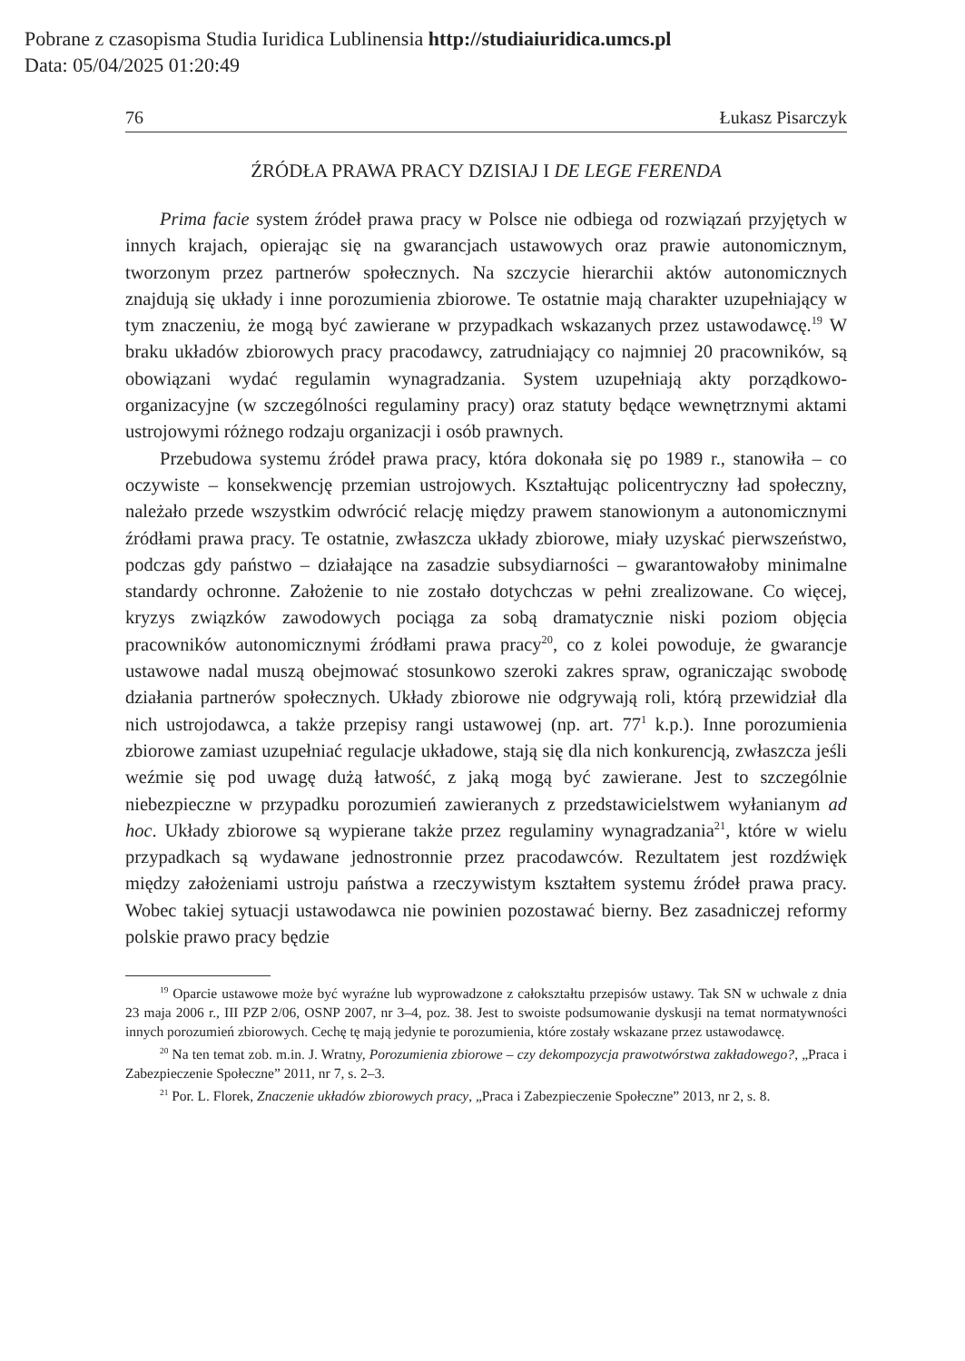Pobrane z czasopisma Studia Iuridica Lublinensia http://studiaiuridica.umcs.pl
Data: 05/04/2025 01:20:49
76 Łukasz Pisarczyk
ŹRÓDŁA PRAWA PRACY DZISIAJ I DE LEGE FERENDA
Prima facie system źródeł prawa pracy w Polsce nie odbiega od rozwiązań przyjętych w innych krajach, opierając się na gwarancjach ustawowych oraz prawie autonomicznym, tworzonym przez partnerów społecznych. Na szczycie hierarchii aktów autonomicznych znajdują się układy i inne porozumienia zbiorowe. Te ostatnie mają charakter uzupełniający w tym znaczeniu, że mogą być zawierane w przypadkach wskazanych przez ustawodawcę.<sup>19</sup> W braku układów zbiorowych pracy pracodawcy, zatrudniający co najmniej 20 pracowników, są obowiązani wydać regulamin wynagradzania. System uzupełniają akty porządkowo-organizacyjne (w szczególności regulaminy pracy) oraz statuty będące wewnętrznymi aktami ustrojowymi różnego rodzaju organizacji i osób prawnych.
Przebudowa systemu źródeł prawa pracy, która dokonała się po 1989 r., stanowiła – co oczywiste – konsekwencję przemian ustrojowych. Kształtując policentryczny ład społeczny, należało przede wszystkim odwrócić relację między prawem stanowionym a autonomicznymi źródłami prawa pracy. Te ostatnie, zwłaszcza układy zbiorowe, miały uzyskać pierwszeństwo, podczas gdy państwo – działające na zasadzie subsydiarności – gwarantowałoby minimalne standardy ochronne. Założenie to nie zostało dotychczas w pełni zrealizowane. Co więcej, kryzys związków zawodowych pociąga za sobą dramatycznie niski poziom objęcia pracowników autonomicznymi źródłami prawa pracy<sup>20</sup>, co z kolei powoduje, że gwarancje ustawowe nadal muszą obejmować stosunkowo szeroki zakres spraw, ograniczając swobodę działania partnerów społecznych. Układy zbiorowe nie odgrywają roli, którą przewidział dla nich ustrojodawca, a także przepisy rangi ustawowej (np. art. 77<sup>1</sup> k.p.). Inne porozumienia zbiorowe zamiast uzupełniać regulacje układowe, stają się dla nich konkurencją, zwłaszcza jeśli weźmie się pod uwagę dużą łatwość, z jaką mogą być zawierane. Jest to szczególnie niebezpieczne w przypadku porozumień zawieranych z przedstawicielstwem wyłanianym ad hoc. Układy zbiorowe są wypierane także przez regulaminy wynagradzania<sup>21</sup>, które w wielu przypadkach są wydawane jednostronnie przez pracodawców. Rezultatem jest rozdźwięk między założeniami ustroju państwa a rzeczywistym kształtem systemu źródeł prawa pracy. Wobec takiej sytuacji ustawodawca nie powinien pozostawać bierny. Bez zasadniczej reformy polskie prawo pracy będzie
<sup>19</sup> Oparcie ustawowe może być wyraźne lub wyprowadzone z całokształtu przepisów ustawy. Tak SN w uchwale z dnia 23 maja 2006 r., III PZP 2/06, OSNP 2007, nr 3–4, poz. 38. Jest to swoiste podsumowanie dyskusji na temat normatywności innych porozumień zbiorowych. Cechę tę mają jedynie te porozumienia, które zostały wskazane przez ustawodawcę.
<sup>20</sup> Na ten temat zob. m.in. J. Wratny, Porozumienia zbiorowe – czy dekompozycja prawotwórstwa zakładowego?, „Praca i Zabezpieczenie Społeczne” 2011, nr 7, s. 2–3.
<sup>21</sup> Por. L. Florek, Znaczenie układów zbiorowych pracy, „Praca i Zabezpieczenie Społeczne” 2013, nr 2, s. 8.